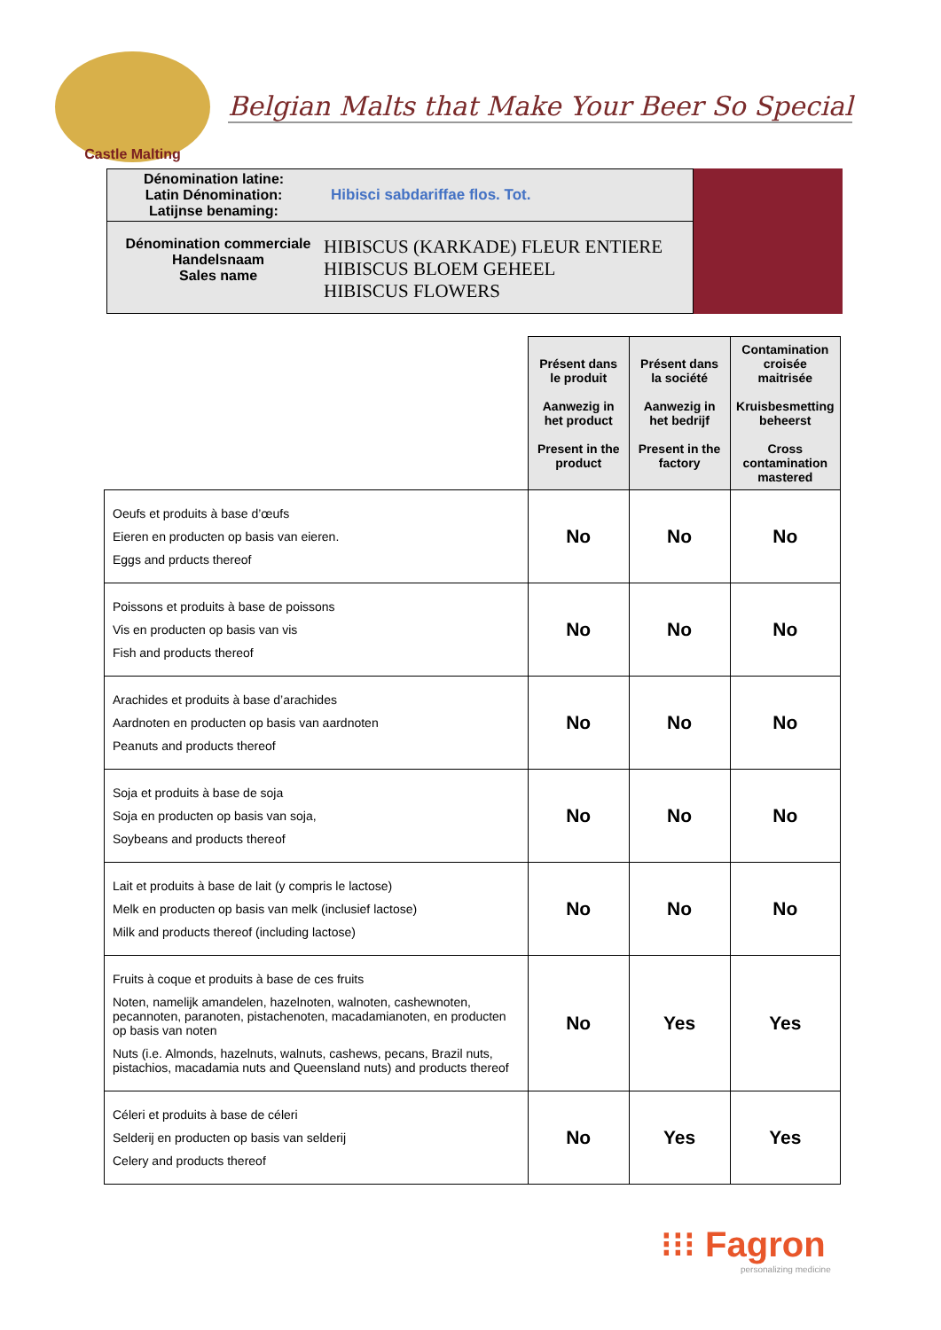Castle Malting
Belgian Malts that Make Your Beer So Special
Dénomination latine:
Latin Dénomination:
Latijnse benaming:
Hibisci sabdariffae flos. Tot.
Dénomination commerciale
Handelsnaam
Sales name
HIBISCUS (KARKADE) FLEUR ENTIERE
HIBISCUS BLOEM GEHEEL
HIBISCUS FLOWERS
| | Présent dans le produit Aanwezig in het product Present in the product | Présent dans la société Aanwezig in het bedrijf Present in the factory | Contamination croisée maitrisée Kruisbesmetting beheerst Cross contamination mastered |
| Oeufs et produits à base d’œufs Eieren en producten op basis van eieren. Eggs and prducts thereof | No | No | No |
| Poissons et produits à base de poissons Vis en producten op basis van vis Fish and products thereof | No | No | No |
| Arachides et produits à base d’arachides Aardnoten en producten op basis van aardnoten Peanuts and products thereof | No | No | No |
| Soja et produits à base de soja Soja en producten op basis van soja, Soybeans and products thereof | No | No | No |
| Lait et produits à base de lait (y compris le lactose) Melk en producten op basis van melk (inclusief lactose) Milk and products thereof (including lactose) | No | No | No |
| Fruits à coque et produits à base de ces fruits Noten, namelijk amandelen, hazelnoten, walnoten, cashewnoten, pecannoten, paranoten, pistachenoten, macadamianoten, en producten op basis van noten Nuts (i.e. Almonds, hazelnuts, walnuts, cashews, pecans, Brazil nuts, pistachios, macadamia nuts and Queensland nuts) and products thereof | No | Yes | Yes |
| Céleri et produits à base de céleri Selderij en producten op basis van selderij Celery and products thereof | No | Yes | Yes |
⁝⁝⁝ Fagron
personalizing medicine